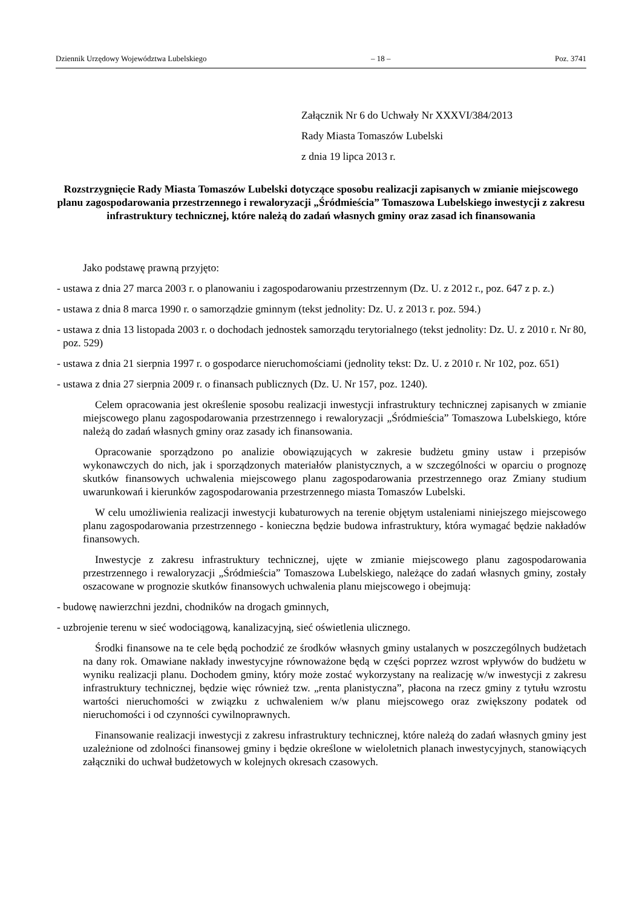Dziennik Urzędowy Województwa Lubelskiego – 18 – Poz. 3741
Załącznik Nr 6 do Uchwały Nr XXXVI/384/2013
Rady Miasta Tomaszów Lubelski
z dnia 19 lipca 2013 r.
Rozstrzygnięcie Rady Miasta Tomaszów Lubelski dotyczące sposobu realizacji zapisanych w zmianie miejscowego planu zagospodarowania przestrzennego i rewaloryzacji „Śródmieścia” Tomaszowa Lubelskiego inwestycji z zakresu infrastruktury technicznej, które należą do zadań własnych gminy oraz zasad ich finansowania
Jako podstawę prawną przyjęto:
- ustawa z dnia 27 marca 2003 r. o planowaniu i zagospodarowaniu przestrzennym (Dz. U. z 2012 r., poz. 647 z p. z.)
- ustawa z dnia 8 marca 1990 r. o samorządzie gminnym (tekst jednolity: Dz. U. z 2013 r. poz. 594.)
- ustawa z dnia 13 listopada 2003 r. o dochodach jednostek samorządu terytorialnego (tekst jednolity: Dz. U. z 2010 r. Nr 80, poz. 529)
- ustawa z dnia 21 sierpnia 1997 r. o gospodarce nieruchomościami (jednolity tekst: Dz. U. z 2010 r. Nr 102, poz. 651)
- ustawa z dnia 27 sierpnia 2009 r. o finansach publicznych (Dz. U. Nr 157, poz. 1240).
Celem opracowania jest określenie sposobu realizacji inwestycji infrastruktury technicznej zapisanych w zmianie miejscowego planu zagospodarowania przestrzennego i rewaloryzacji „Śródmieścia” Tomaszowa Lubelskiego, które należą do zadań własnych gminy oraz zasady ich finansowania.
Opracowanie sporządzono po analizie obowiązujących w zakresie budżetu gminy ustaw i przepisów wykonawczych do nich, jak i sporządzonych materiałów planistycznych, a w szczególności w oparciu o prognozę skutków finansowych uchwalenia miejscowego planu zagospodarowania przestrzennego oraz Zmiany studium uwarunkowań i kierunków zagospodarowania przestrzennego miasta Tomaszów Lubelski.
W celu umożliwienia realizacji inwestycji kubaturowych na terenie objętym ustaleniami niniejszego miejscowego planu zagospodarowania przestrzennego - konieczna będzie budowa infrastruktury, która wymagać będzie nakładów finansowych.
Inwestycje z zakresu infrastruktury technicznej, ujęte w zmianie miejscowego planu zagospodarowania przestrzennego i rewaloryzacji „Śródmieścia” Tomaszowa Lubelskiego, należące do zadań własnych gminy, zostały oszacowane w prognozie skutków finansowych uchwalenia planu miejscowego i obejmują:
- budowę nawierzchni jezdni, chodników na drogach gminnych,
- uzbrojenie terenu w sieć wodociągową, kanalizacyjną, sieć oświetlenia ulicznego.
Środki finansowe na te cele będą pochodzić ze środków własnych gminy ustalanych w poszczególnych budżetach na dany rok. Omawiane nakłady inwestycyjne równoważone będą w części poprzez wzrost wpływów do budżetu w wyniku realizacji planu. Dochodem gminy, który może zostać wykorzystany na realizację w/w inwestycji z zakresu infrastruktury technicznej, będzie więc również tzw. „renta planistyczna”, płacona na rzecz gminy z tytułu wzrostu wartości nieruchomości w związku z uchwaleniem w/w planu miejscowego oraz zwiększony podatek od nieruchomości i od czynności cywilnoprawnych.
Finansowanie realizacji inwestycji z zakresu infrastruktury technicznej, które należą do zadań własnych gminy jest uzależnione od zdolności finansowej gminy i będzie określone w wieloletnich planach inwestycyjnych, stanowiących załączniki do uchwał budżetowych w kolejnych okresach czasowych.